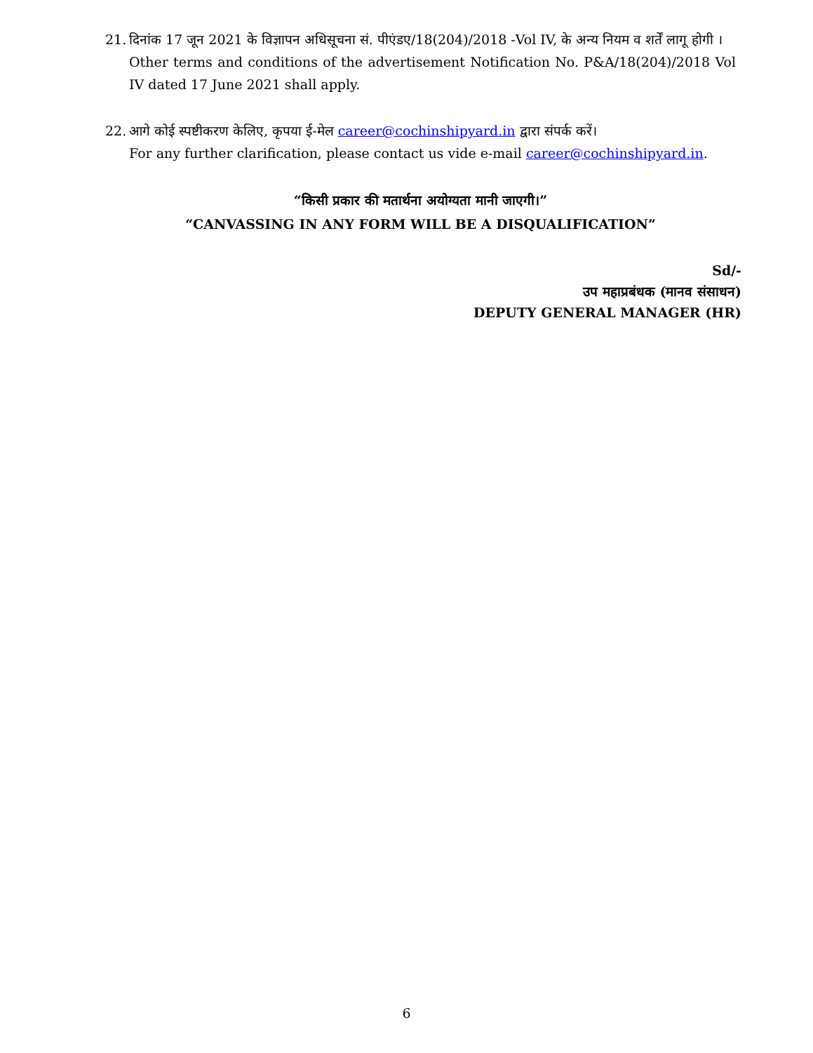21.
दिनांक 17 जून 2021 के विज्ञापन अधिसूचना सं. पीएंडए/18(204)/2018 -Vol IV, के अन्य नियम व शर्तें लागू होगी ।
Other terms and conditions of the advertisement Notification No. P&A/18(204)/2018 Vol IV dated 17 June 2021 shall apply.
22.
आगे कोई स्पष्टीकरण केलिए, कृपया ई-मेल career@cochinshipyard.in द्वारा संपर्क करें।
For any further clarification, please contact us vide e-mail career@cochinshipyard.in.
“किसी प्रकार की मतार्थना अयोग्यता मानी जाएगी।”
“CANVASSING IN ANY FORM WILL BE A DISQUALIFICATION”
Sd/-
उप महाप्रबंधक (मानव संसाधन)
DEPUTY GENERAL MANAGER (HR)
6